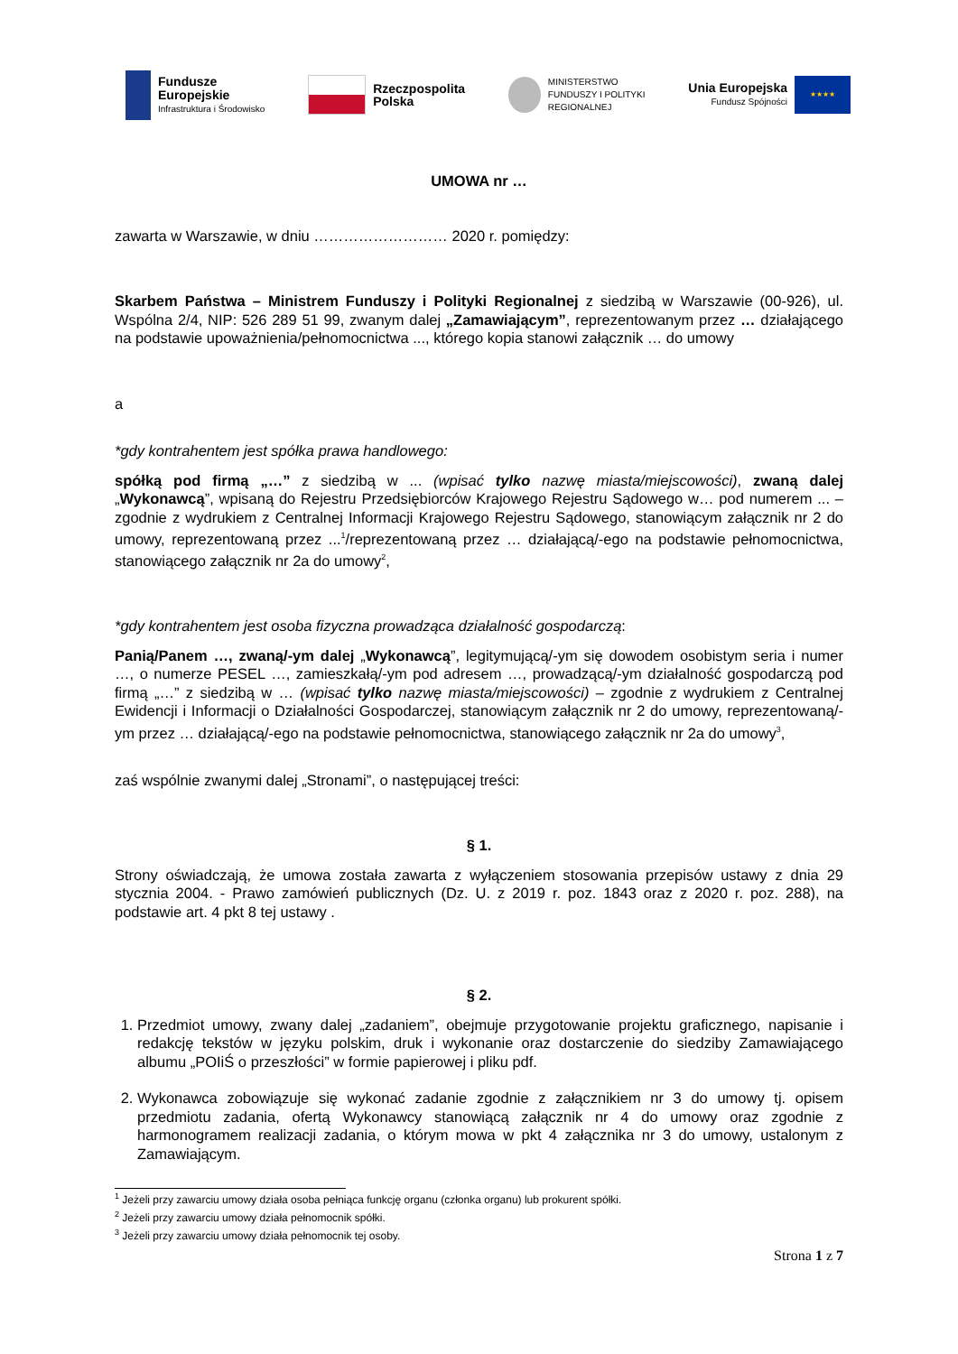Fundusze
Europejskie
Infrastruktura i Środowisko
Rzeczpospolita
Polska
MINISTERSTWO
FUNDUSZY I POLITYKI
REGIONALNEJ
Unia Europejska
Fundusz Spójności
★★★★
UMOWA nr …
zawarta w Warszawie, w dniu ……………………… 2020 r. pomiędzy:
Skarbem Państwa – Ministrem Funduszy i Polityki Regionalnej z siedzibą w Warszawie (00-926), ul. Wspólna 2/4, NIP: 526 289 51 99, zwanym dalej „Zamawiającym”, reprezentowanym przez … działającego na podstawie upoważnienia/pełnomocnictwa ..., którego kopia stanowi załącznik … do umowy
a
*gdy kontrahentem jest spółka prawa handlowego:
spółką pod firmą „…” z siedzibą w ... (wpisać tylko nazwę miasta/miejscowości), zwaną dalej „Wykonawcą”, wpisaną do Rejestru Przedsiębiorców Krajowego Rejestru Sądowego w… pod numerem ... – zgodnie z wydrukiem z Centralnej Informacji Krajowego Rejestru Sądowego, stanowiącym załącznik nr 2 do umowy, reprezentowaną przez ...<sup>1</sup>/reprezentowaną przez … działającą/-ego na podstawie pełnomocnictwa, stanowiącego załącznik nr 2a do umowy<sup>2</sup>,
*gdy kontrahentem jest osoba fizyczna prowadząca działalność gospodarczą:
Panią/Panem …, zwaną/-ym dalej „Wykonawcą”, legitymującą/-ym się dowodem osobistym seria i numer …, o numerze PESEL …, zamieszkałą/-ym pod adresem …, prowadzącą/-ym działalność gospodarczą pod firmą „…” z siedzibą w … (wpisać tylko nazwę miasta/miejscowości) – zgodnie z wydrukiem z Centralnej Ewidencji i Informacji o Działalności Gospodarczej, stanowiącym załącznik nr 2 do umowy, reprezentowaną/-ym przez … działającą/-ego na podstawie pełnomocnictwa, stanowiącego załącznik nr 2a do umowy<sup>3</sup>,
zaś wspólnie zwanymi dalej „Stronami”, o następującej treści:
§ 1.
Strony oświadczają, że umowa została zawarta z wyłączeniem stosowania przepisów ustawy z dnia 29 stycznia 2004. - Prawo zamówień publicznych (Dz. U. z 2019 r. poz. 1843 oraz z 2020 r. poz. 288), na podstawie art. 4 pkt 8 tej ustawy .
§ 2.
1. Przedmiot umowy, zwany dalej „zadaniem”, obejmuje przygotowanie projektu graficznego, napisanie i redakcję tekstów w języku polskim, druk i wykonanie oraz dostarczenie do siedziby Zamawiającego albumu „POIiŚ o przeszłości” w formie papierowej i pliku pdf.
2. Wykonawca zobowiązuje się wykonać zadanie zgodnie z załącznikiem nr 3 do umowy tj. opisem przedmiotu zadania, ofertą Wykonawcy stanowiącą załącznik nr 4 do umowy oraz zgodnie z harmonogramem realizacji zadania, o którym mowa w pkt 4 załącznika nr 3 do umowy, ustalonym z Zamawiającym.
<sup>1</sup> Jeżeli przy zawarciu umowy działa osoba pełniąca funkcję organu (członka organu) lub prokurent spółki.
<sup>2</sup> Jeżeli przy zawarciu umowy działa pełnomocnik spółki.
<sup>3</sup> Jeżeli przy zawarciu umowy działa pełnomocnik tej osoby.
Strona 1 z 7